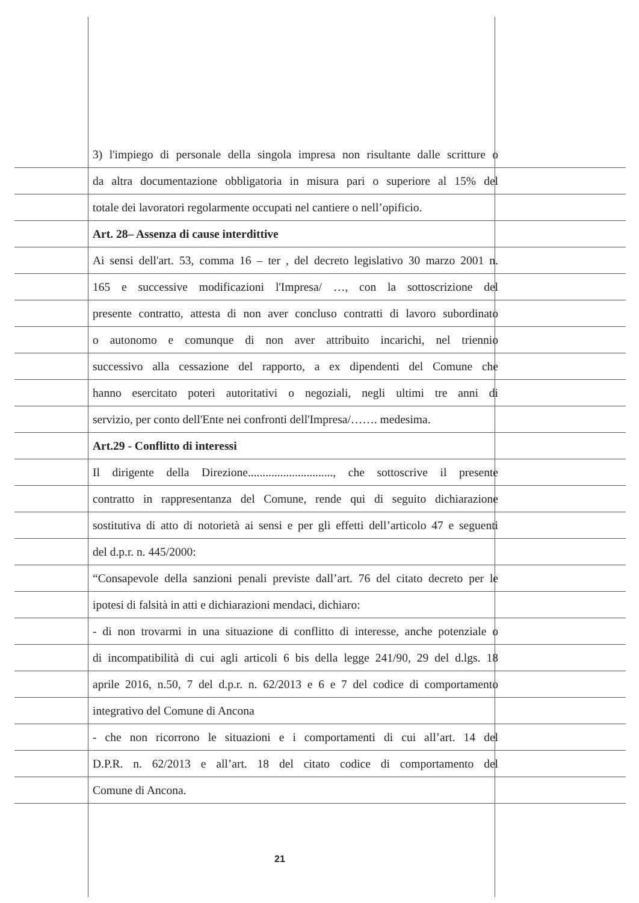3) l'impiego di personale della singola impresa non risultante dalle scritture o
da altra documentazione obbligatoria in misura pari o superiore al 15% del
totale dei lavoratori regolarmente occupati nel cantiere o nell’opificio.
Art. 28– Assenza di cause interdittive
Ai sensi dell'art. 53, comma 16 – ter , del decreto legislativo 30 marzo 2001 n.
165 e successive modificazioni l'Impresa/ …, con la sottoscrizione del
presente contratto, attesta di non aver concluso contratti di lavoro subordinato
o autonomo e comunque di non aver attribuito incarichi, nel triennio
successivo alla cessazione del rapporto, a ex dipendenti del Comune che
hanno esercitato poteri autoritativi o negoziali, negli ultimi tre anni di
servizio, per conto dell'Ente nei confronti dell'Impresa/……. medesima.
Art.29 - Conflitto di interessi
Il dirigente della Direzione............................., che sottoscrive il presente
contratto in rappresentanza del Comune, rende qui di seguito dichiarazione
sostitutiva di atto di notorietà ai sensi e per gli effetti dell’articolo 47 e seguenti
del d.p.r. n. 445/2000:
“Consapevole della sanzioni penali previste dall’art. 76 del citato decreto per le
ipotesi di falsità in atti e dichiarazioni mendaci, dichiaro:
- di non trovarmi in una situazione di conflitto di interesse, anche potenziale o
di incompatibilità di cui agli articoli 6 bis della legge 241/90, 29 del d.lgs. 18
aprile 2016, n.50, 7 del d.p.r. n. 62/2013 e 6 e 7 del codice di comportamento
integrativo del Comune di Ancona
- che non ricorrono le situazioni e i comportamenti di cui all’art. 14 del
D.P.R. n. 62/2013 e all’art. 18 del citato codice di comportamento del
Comune di Ancona.
21